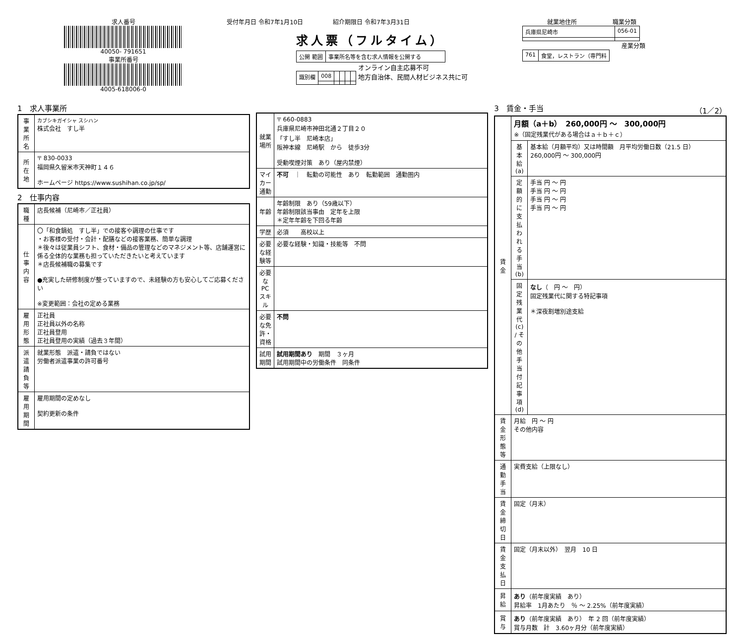求人番号
40050- 791651
事業所番号
4005-618006-0
受付年月日 令和7年1月10日　　　　　紹介期限日 令和7年3月31日
求人票（フルタイム）
| 公開 範囲 | 事業所名等を含む求人情報を公開する |
| 識別欄 | 008 | | | | |
オンライン自主応募不可
地方自治体、民間人材ビジネス共に可
就業地住所　　　　　　職業分類
| 兵庫県尼崎市 | 056-01 |
産業分類
| 761 | 食堂，レストラン（専門料 |
1　求人事業所
| 事業所名 | カブシキガイシャ スシハン 株式会社 すし半 |
| 所在地 | 〒 830-0033 福岡県久留米市天神町１４６ ホームページ https://www.sushihan.co.jp/sp/ |
2　仕事内容
| 職種 | 店長候補（尼崎市／正社員） |
| 仕事内容 | 〇「和食鍋処 すし半」での接客や調理の仕事です ・お客様の受付・会計・配膳などの接客業務、簡単な調理 ＊後々は従業員シフト、食材・備品の管理などのマネジメント等、店舗運営に係る全体的な業務も担っていただきたいと考えています ＊店長候補職の募集です ●充実した研修制度が整っていますので、未経験の方も安心してご応募ください ※変更範囲：会社の定める業務 |
| 雇用形態 | 正社員 正社員以外の名称 正社員登用 正社員登用の実績（過去３年間） |
| 派遣請負等 | 就業形態 派遣・請負ではない 労働者派遣事業の許可番号 |
| 雇用期間 | 雇用期間の定めなし 契約更新の条件 |
| 就業場所 | 〒 660-0883 兵庫県尼崎市神田北通２丁目２０ 「すし半 尼崎本店」 阪神本線 尼崎駅 から 徒歩3分 受動喫煙対策 あり（屋内禁煙） |
| マイカー通勤 | 不可 ｜ 転勤の可能性 あり 転勤範囲 通勤圏内 |
| 年齢 | 年齢制限 あり（59歳以下） 年齢制限該当事由 定年を上限 ＊定年年齢を下回る年齢 |
| 学歴 | 必須 高校以上 |
| 必要な経験等 | 必要な経験・知識・技能等 不問 |
| 必要なPCスキル | |
| 必要な免許・資格 | 不問 |
| 試用期間 | 試用期間あり 期間 ３ヶ月 試用期間中の労働条件 同条件 |
3　賃金・手当　（1／2）
| 賃金 | 月額（a＋b） 260,000円 ～ 300,000円 ※（固定残業代がある場合はａ＋ｂ＋ｃ） | |
| | 基本給(a) | 基本給（月額平均）又は時間額 月平均労働日数（21.5 日） 260,000円 ～ 300,000円 |
| | 定額的に支払われる手当(b) | 手当 円 ～ 円 手当 円 ～ 円 手当 円 ～ 円 手当 円 ～ 円 |
| | 固定残業代(c) / その他手当付記事項(d) | なし （ 円 ～ 円） 固定残業代に関する特記事項 ＊深夜割増別途支給 |
| 賃金形態等 | 月給 円 ～ 円 その他内容 | |
| 通勤手当 | 実費支給（上限なし） | |
| 賃金締切日 | 固定（月末） | |
| 賃金支払日 | 固定（月末以外） 翌月 10 日 | |
| 昇給 | あり （前年度実績 あり） 昇給率 1月あたり ％ ～ 2.25%（前年度実績） | |
| 賞与 | あり （前年度実績 あり） 年 2 回（前年度実績） 賞与月数 計 3.60ヶ月分（前年度実績） | |